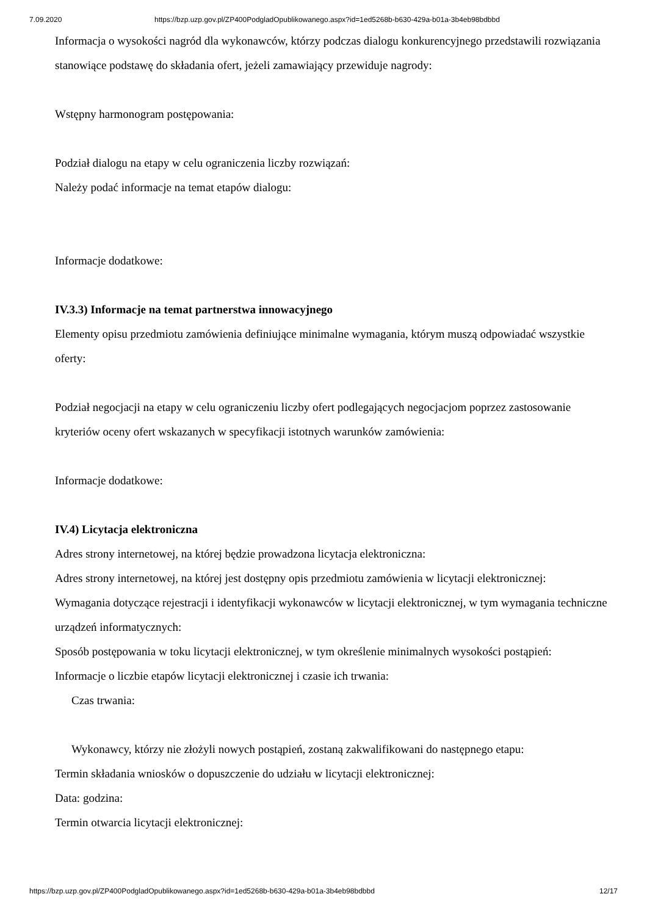7.09.2020 https://bzp.uzp.gov.pl/ZP400PodgladOpublikowanego.aspx?id=1ed5268b-b630-429a-b01a-3b4eb98bdbbd
Informacja o wysokości nagród dla wykonawców, którzy podczas dialogu konkurencyjnego przedstawili rozwiązania stanowiące podstawę do składania ofert, jeżeli zamawiający przewiduje nagrody:
Wstępny harmonogram postępowania:
Podział dialogu na etapy w celu ograniczenia liczby rozwiązań:
Należy podać informacje na temat etapów dialogu:
Informacje dodatkowe:
IV.3.3) Informacje na temat partnerstwa innowacyjnego
Elementy opisu przedmiotu zamówienia definiujące minimalne wymagania, którym muszą odpowiadać wszystkie oferty:
Podział negocjacji na etapy w celu ograniczeniu liczby ofert podlegających negocjacjom poprzez zastosowanie kryteriów oceny ofert wskazanych w specyfikacji istotnych warunków zamówienia:
Informacje dodatkowe:
IV.4) Licytacja elektroniczna
Adres strony internetowej, na której będzie prowadzona licytacja elektroniczna:
Adres strony internetowej, na której jest dostępny opis przedmiotu zamówienia w licytacji elektronicznej:
Wymagania dotyczące rejestracji i identyfikacji wykonawców w licytacji elektronicznej, w tym wymagania techniczne urządzeń informatycznych:
Sposób postępowania w toku licytacji elektronicznej, w tym określenie minimalnych wysokości postąpień:
Informacje o liczbie etapów licytacji elektronicznej i czasie ich trwania:
Czas trwania:
Wykonawcy, którzy nie złożyli nowych postąpień, zostaną zakwalifikowani do następnego etapu:
Termin składania wniosków o dopuszczenie do udziału w licytacji elektronicznej:
Data: godzina:
Termin otwarcia licytacji elektronicznej:
https://bzp.uzp.gov.pl/ZP400PodgladOpublikowanego.aspx?id=1ed5268b-b630-429a-b01a-3b4eb98bdbbd 12/17